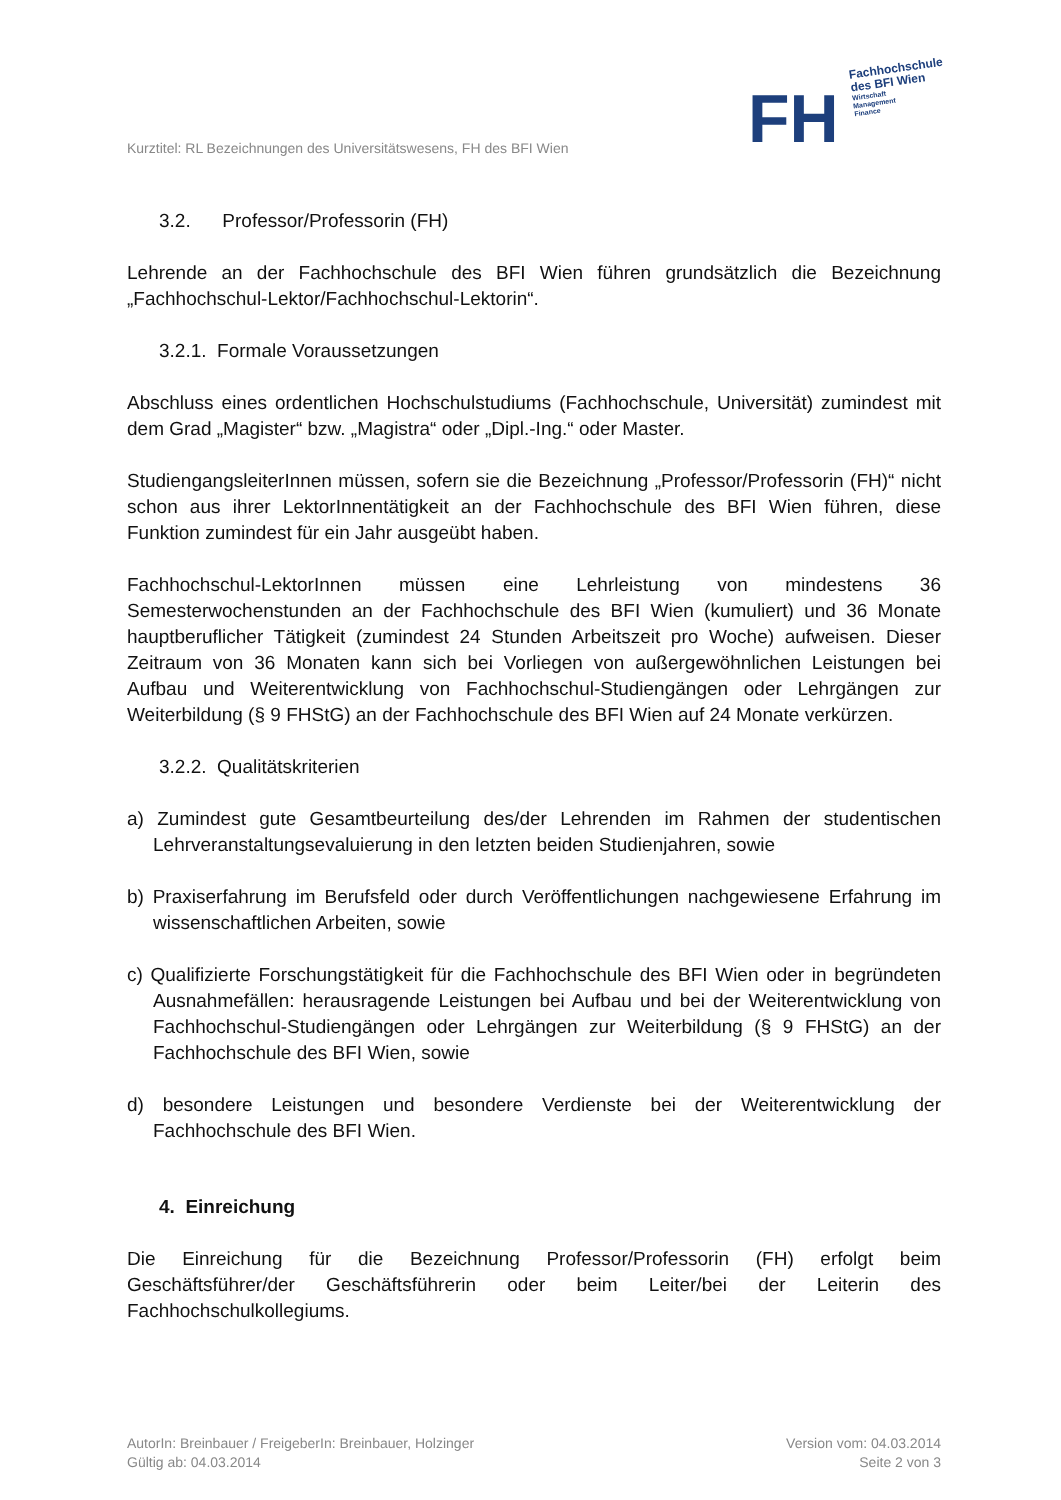FH
Fachhochschule
des BFI Wien
Wirtschaft
Management
Finance
Kurztitel: RL Bezeichnungen des Universitätswesens, FH des BFI Wien
3.2. Professor/Professorin (FH)
Lehrende an der Fachhochschule des BFI Wien führen grundsätzlich die Bezeichnung „Fachhochschul-Lektor/Fachhochschul-Lektorin“.
3.2.1. Formale Voraussetzungen
Abschluss eines ordentlichen Hochschulstudiums (Fachhochschule, Universität) zumindest mit dem Grad „Magister“ bzw. „Magistra“ oder „Dipl.-Ing.“ oder Master.
StudiengangsleiterInnen müssen, sofern sie die Bezeichnung „Professor/Professorin (FH)“ nicht schon aus ihrer LektorInnentätigkeit an der Fachhochschule des BFI Wien führen, diese Funktion zumindest für ein Jahr ausgeübt haben.
Fachhochschul-LektorInnen müssen eine Lehrleistung von mindestens 36 Semesterwochenstunden an der Fachhochschule des BFI Wien (kumuliert) und 36 Monate hauptberuflicher Tätigkeit (zumindest 24 Stunden Arbeitszeit pro Woche) aufweisen. Dieser Zeitraum von 36 Monaten kann sich bei Vorliegen von außergewöhnlichen Leistungen bei Aufbau und Weiterentwicklung von Fachhochschul-Studiengängen oder Lehrgängen zur Weiterbildung (§ 9 FHStG) an der Fachhochschule des BFI Wien auf 24 Monate verkürzen.
3.2.2. Qualitätskriterien
a) Zumindest gute Gesamtbeurteilung des/der Lehrenden im Rahmen der studentischen Lehrveranstaltungsevaluierung in den letzten beiden Studienjahren, sowie
b) Praxiserfahrung im Berufsfeld oder durch Veröffentlichungen nachgewiesene Erfahrung im wissenschaftlichen Arbeiten, sowie
c) Qualifizierte Forschungstätigkeit für die Fachhochschule des BFI Wien oder in begründeten Ausnahmefällen: herausragende Leistungen bei Aufbau und bei der Weiterentwicklung von Fachhochschul-Studiengängen oder Lehrgängen zur Weiterbildung (§ 9 FHStG) an der Fachhochschule des BFI Wien, sowie
d) besondere Leistungen und besondere Verdienste bei der Weiterentwicklung der Fachhochschule des BFI Wien.
4. Einreichung
Die Einreichung für die Bezeichnung Professor/Professorin (FH) erfolgt beim Geschäftsführer/der Geschäftsführerin oder beim Leiter/bei der Leiterin des Fachhochschulkollegiums.
AutorIn: Breinbauer / FreigeberIn: Breinbauer, Holzinger
Gültig ab: 04.03.2014
Version vom: 04.03.2014
Seite 2 von 3